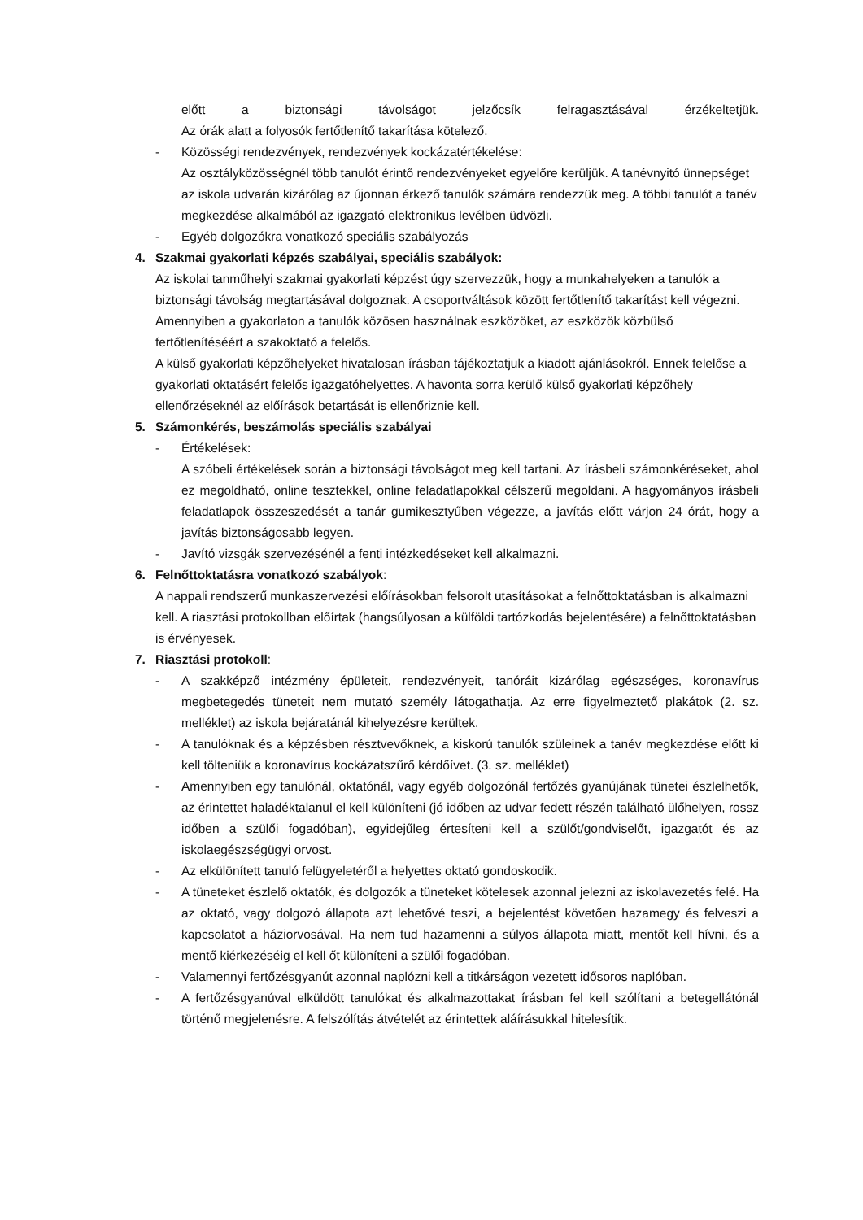előtt a biztonsági távolságot jelzőcsík felragasztásával érzékeltetjük.
Az órák alatt a folyosók fertőtlenítő takarítása kötelező.
- Közösségi rendezvények, rendezvények kockázatértékelése:
Az osztályközösségnél több tanulót érintő rendezvényeket egyelőre kerüljük. A tanévnyitó ünnepséget az iskola udvarán kizárólag az újonnan érkező tanulók számára rendezzük meg. A többi tanulót a tanév megkezdése alkalmából az igazgató elektronikus levélben üdvözli.
- Egyéb dolgozókra vonatkozó speciális szabályozás
4. Szakmai gyakorlati képzés szabályai, speciális szabályok:
Az iskolai tanműhelyi szakmai gyakorlati képzést úgy szervezzük, hogy a munkahelyeken a tanulók a biztonsági távolság megtartásával dolgoznak. A csoportváltások között fertőtlenítő takarítást kell végezni. Amennyiben a gyakorlaton a tanulók közösen használnak eszközöket, az eszközök közbülső fertőtlenítéséért a szakoktató a felelős.
A külső gyakorlati képzőhelyeket hivatalosan írásban tájékoztatjuk a kiadott ajánlásokról. Ennek felelőse a gyakorlati oktatásért felelős igazgatóhelyettes. A havonta sorra kerülő külső gyakorlati képzőhely ellenőrzéseknél az előírások betartását is ellenőriznie kell.
5. Számonkérés, beszámolás speciális szabályai
- Értékelések:
A szóbeli értékelések során a biztonsági távolságot meg kell tartani. Az írásbeli számonkéréseket, ahol ez megoldható, online tesztekkel, online feladatlapokkal célszerű megoldani. A hagyományos írásbeli feladatlapok összeszedését a tanár gumikesztyűben végezze, a javítás előtt várjon 24 órát, hogy a javítás biztonságosabb legyen.
- Javító vizsgák szervezésénél a fenti intézkedéseket kell alkalmazni.
6. Felnőttoktatásra vonatkozó szabályok:
A nappali rendszerű munkaszervezési előírásokban felsorolt utasításokat a felnőttoktatásban is alkalmazni kell. A riasztási protokollban előírtak (hangsúlyosan a külföldi tartózkodás bejelentésére) a felnőttoktatásban is érvényesek.
7. Riasztási protokoll:
- A szakképző intézmény épületeit, rendezvényeit, tanóráit kizárólag egészséges, koronavírus megbetegedés tüneteit nem mutató személy látogathatja. Az erre figyelmeztető plakátok (2. sz. melléklet) az iskola bejáratánál kihelyezésre kerültek.
- A tanulóknak és a képzésben résztvevőknek, a kiskorú tanulók szüleinek a tanév megkezdése előtt ki kell tölteniük a koronavírus kockázatszűrő kérdőívet. (3. sz. melléklet)
- Amennyiben egy tanulónál, oktatónál, vagy egyéb dolgozónál fertőzés gyanújának tünetei észlelhetők, az érintettet haladéktalanul el kell különíteni (jó időben az udvar fedett részén található ülőhelyen, rossz időben a szülői fogadóban), egyidejűleg értesíteni kell a szülőt/gondviselőt, igazgatót és az iskolaegészségügyi orvost.
- Az elkülönített tanuló felügyeletéről a helyettes oktató gondoskodik.
- A tüneteket észlelő oktatók, és dolgozók a tüneteket kötelesek azonnal jelezni az iskolavezetés felé. Ha az oktató, vagy dolgozó állapota azt lehetővé teszi, a bejelentést követően hazamegy és felveszi a kapcsolatot a háziorvosával. Ha nem tud hazamenni a súlyos állapota miatt, mentőt kell hívni, és a mentő kiérkezéséig el kell őt különíteni a szülői fogadóban.
- Valamennyi fertőzésgyanút azonnal naplózni kell a titkárságon vezetett idősoros naplóban.
- A fertőzésgyanúval elküldött tanulókat és alkalmazottakat írásban fel kell szólítani a betegellátónál történő megjelenésre. A felszólítás átvételét az érintettek aláírásukkal hitelesítik.